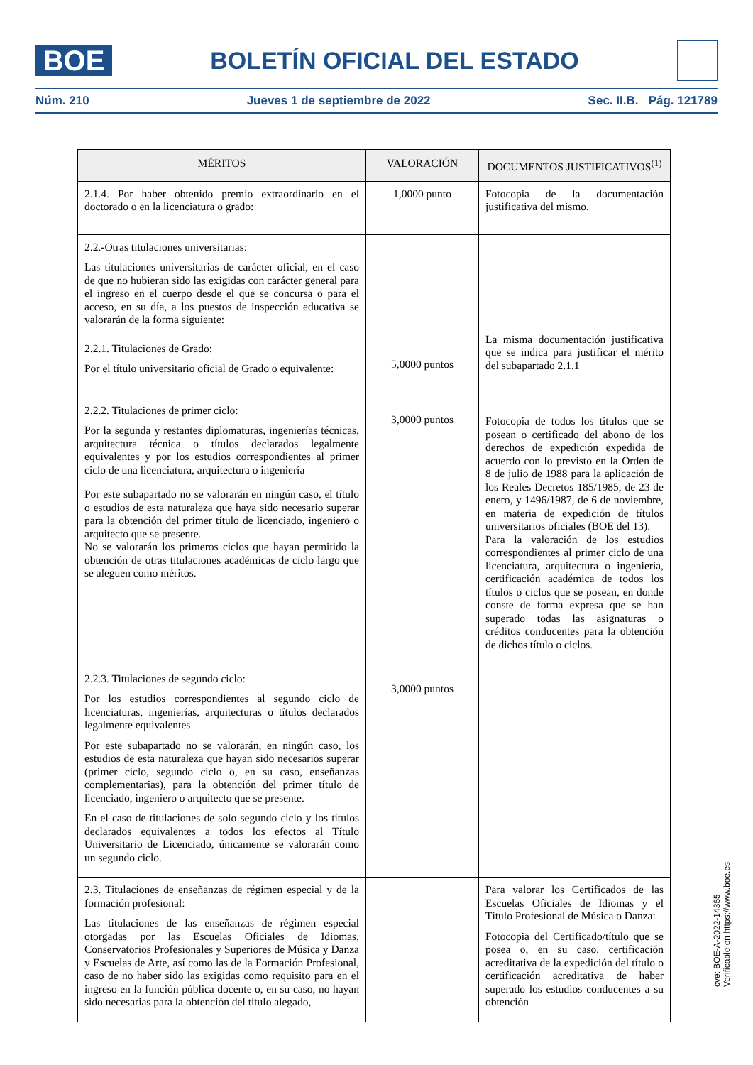BOE
BOLETÍN OFICIAL DEL ESTADO
Núm. 210 Jueves 1 de septiembre de 2022 Sec. II.B. Pág. 121789
| MÉRITOS | VALORACIÓN | DOCUMENTOS JUSTIFICATIVOS<sup>(1)</sup> |
| --- | --- | --- |
| 2.1.4. Por haber obtenido premio extraordinario en el doctorado o en la licenciatura o grado: | 1,0000 punto | Fotocopia de la documentación justificativa del mismo. |
| 2.2.-Otras titulaciones universitarias: Las titulaciones universitarias de carácter oficial, en el caso de que no hubieran sido las exigidas con carácter general para el ingreso en el cuerpo desde el que se concursa o para el acceso, en su día, a los puestos de inspección educativa se valorarán de la forma siguiente: 2.2.1. Titulaciones de Grado: Por el título universitario oficial de Grado o equivalente: 2.2.2. Titulaciones de primer ciclo: Por la segunda y restantes diplomaturas, ingenierías técnicas, arquitectura técnica o títulos declarados legalmente equivalentes y por los estudios correspondientes al primer ciclo de una licenciatura, arquitectura o ingeniería Por este subapartado no se valorarán en ningún caso, el título o estudios de esta naturaleza que haya sido necesario superar para la obtención del primer título de licenciado, ingeniero o arquitecto que se presente. No se valorarán los primeros ciclos que hayan permitido la obtención de otras titulaciones académicas de ciclo largo que se aleguen como méritos. 2.2.3. Titulaciones de segundo ciclo: Por los estudios correspondientes al segundo ciclo de licenciaturas, ingenierías, arquitecturas o títulos declarados legalmente equivalentes Por este subapartado no se valorarán, en ningún caso, los estudios de esta naturaleza que hayan sido necesarios superar (primer ciclo, segundo ciclo o, en su caso, enseñanzas complementarias), para la obtención del primer título de licenciado, ingeniero o arquitecto que se presente. En el caso de titulaciones de solo segundo ciclo y los títulos declarados equivalentes a todos los efectos al Título Universitario de Licenciado, únicamente se valorarán como un segundo ciclo. | 5,0000 puntos 3,0000 puntos 3,0000 puntos | La misma documentación justificativa que se indica para justificar el mérito del subapartado 2.1.1 Fotocopia de todos los títulos que se posean o certificado del abono de los derechos de expedición expedida de acuerdo con lo previsto en la Orden de 8 de julio de 1988 para la aplicación de los Reales Decretos 185/1985, de 23 de enero, y 1496/1987, de 6 de noviembre, en materia de expedición de títulos universitarios oficiales (BOE del 13). Para la valoración de los estudios correspondientes al primer ciclo de una licenciatura, arquitectura o ingeniería, certificación académica de todos los títulos o ciclos que se posean, en donde conste de forma expresa que se han superado todas las asignaturas o créditos conducentes para la obtención de dichos título o ciclos. |
| 2.3. Titulaciones de enseñanzas de régimen especial y de la formación profesional: Las titulaciones de las enseñanzas de régimen especial otorgadas por las Escuelas Oficiales de Idiomas, Conservatorios Profesionales y Superiores de Música y Danza y Escuelas de Arte, así como las de la Formación Profesional, caso de no haber sido las exigidas como requisito para en el ingreso en la función pública docente o, en su caso, no hayan sido necesarias para la obtención del título alegado, | | Para valorar los Certificados de las Escuelas Oficiales de Idiomas y el Título Profesional de Música o Danza: Fotocopia del Certificado/título que se posea o, en su caso, certificación acreditativa de la expedición del título o certificación acreditativa de haber superado los estudios conducentes a su obtención |
cve: BOE-A-2022-14355
Verificable en https://www.boe.es